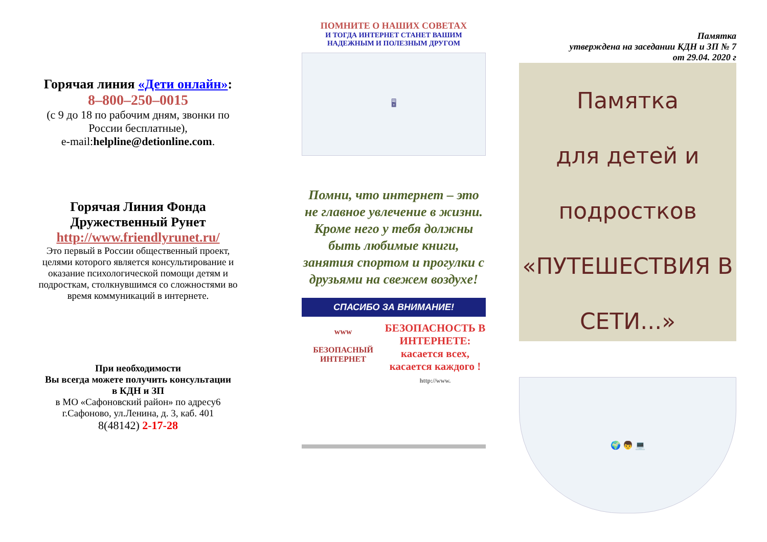Горячая линия «Дети онлайн»:
8–800–250–0015
(с 9 до 18 по рабочим дням, звонки по России бесплатные),
e-mail:helpline@detionline.com.
Горячая Линия Фонда Дружественный Рунет http://www.friendlyrunet.ru/
Это первый в России общественный проект, целями которого является консультирование и оказание психологической помощи детям и подросткам, столкнувшимся со сложностями во время коммуникаций в интернете.
При необходимости
Вы всегда можете получить консультации
в КДН и ЗП
в МО «Сафоновский район» по адресу6
г.Сафоново, ул.Ленина, д. 3, каб. 401
8(48142) 2-17-28
ПОМНИТЕ О НАШИХ СОВЕТАХ
И ТОГДА ИНТЕРНЕТ СТАНЕТ ВАШИМ НАДЕЖНЫМ И ПОЛЕЗНЫМ ДРУГОМ
🖥
Помни, что интернет – это не главное увлечение в жизни. Кроме него у тебя должны быть любимые книги, занятия спортом и прогулки с друзьями на свежем воздухе!
СПАСИБО ЗА ВНИМАНИЕ!
www
БЕЗОПАСНЫЙ ИНТЕРНЕТ
БЕЗОПАСНОСТЬ В ИНТЕРНЕТЕ:
касается всех, касается каждого !
http://www.
Памятка
утверждена на заседании КДН и ЗП № 7
от 29.04. 2020 г
Памятка
для детей и
подростков
«ПУТЕШЕСТВИЯ В
СЕТИ...»
🌍 👦 💻